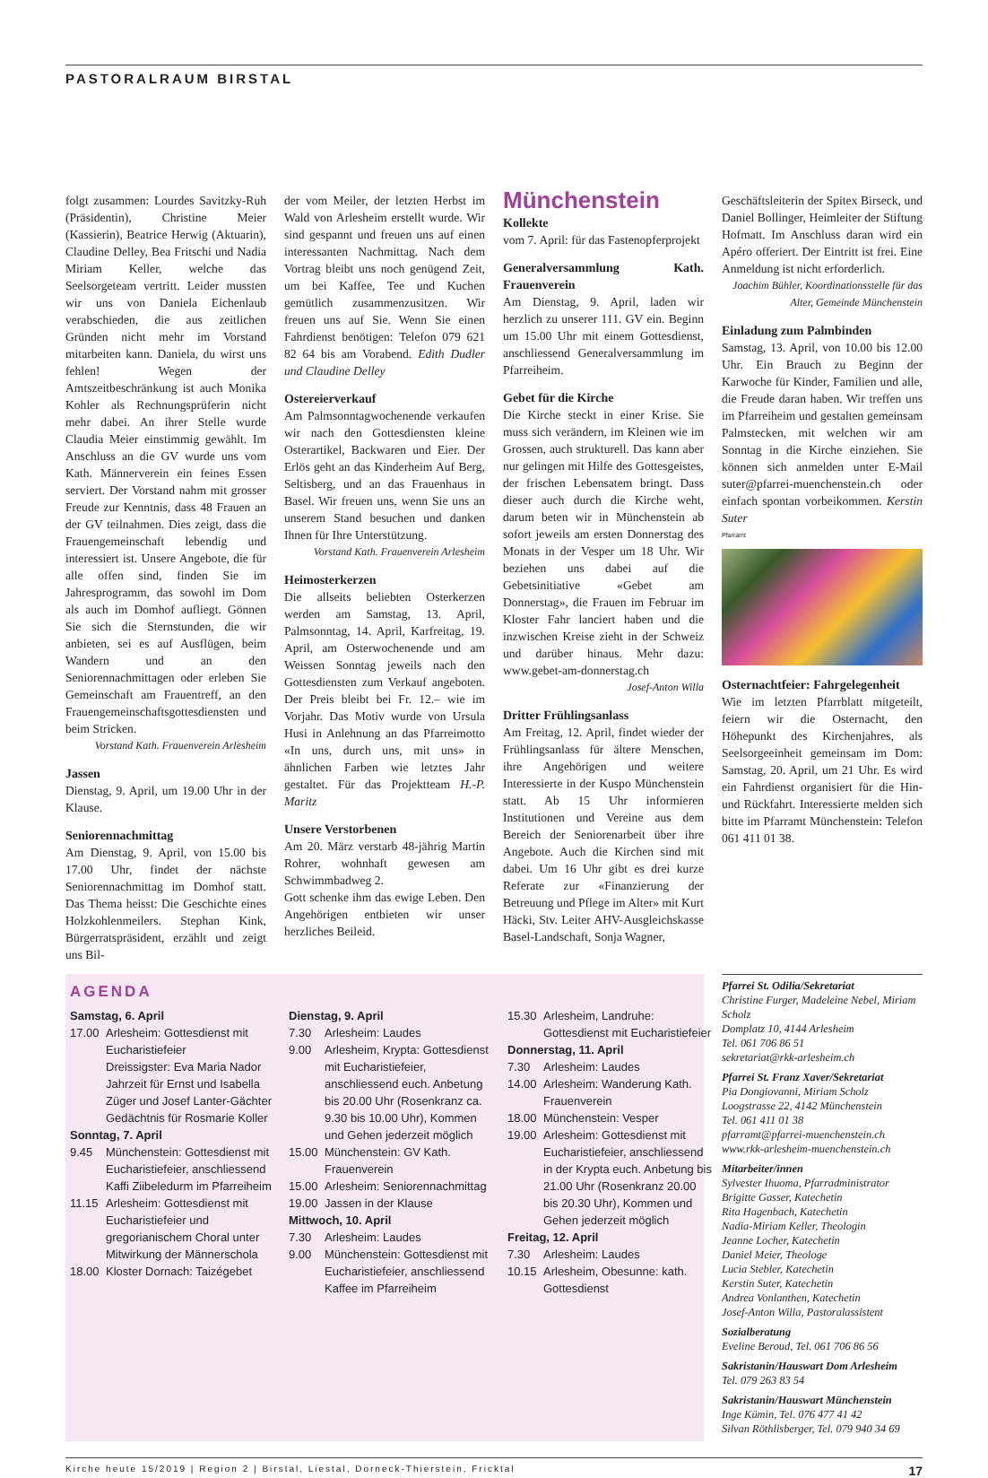PASTORALRAUM BIRSTAL
folgt zusammen: Lourdes Savitzky-Ruh (Präsidentin), Christine Meier (Kassierin), Beatrice Herwig (Aktuarin), Claudine Delley, Bea Fritschi und Nadia Miriam Keller, welche das Seelsorgeteam vertritt. Leider mussten wir uns von Daniela Eichenlaub verabschieden, die aus zeitlichen Gründen nicht mehr im Vorstand mitarbeiten kann. Daniela, du wirst uns fehlen! Wegen der Amtszeitbeschränkung ist auch Monika Kohler als Rechnungsprüferin nicht mehr dabei. An ihrer Stelle wurde Claudia Meier einstimmig gewählt. Im Anschluss an die GV wurde uns vom Kath. Männerverein ein feines Essen serviert. Der Vorstand nahm mit grosser Freude zur Kenntnis, dass 48 Frauen an der GV teilnahmen. Dies zeigt, dass die Frauengemeinschaft lebendig und interessiert ist. Unsere Angebote, die für alle offen sind, finden Sie im Jahresprogramm, das sowohl im Dom als auch im Domhof aufliegt. Gönnen Sie sich die Sternstunden, die wir anbieten, sei es auf Ausflügen, beim Wandern und an den Seniorennachmittagen oder erleben Sie Gemeinschaft am Frauentreff, an den Frauengemeinschaftsgottesdiensten und beim Stricken.
Vorstand Kath. Frauenverein Arlesheim
Jassen
Dienstag, 9. April, um 19.00 Uhr in der Klause.
Seniorennachmittag
Am Dienstag, 9. April, von 15.00 bis 17.00 Uhr, findet der nächste Seniorennachmittag im Domhof statt. Das Thema heisst: Die Geschichte eines Holzkohlenmeilers. Stephan Kink, Bürgerratspräsident, erzählt und zeigt uns Bil-
der vom Meiler, der letzten Herbst im Wald von Arlesheim erstellt wurde. Wir sind gespannt und freuen uns auf einen interessanten Nachmittag. Nach dem Vortrag bleibt uns noch genügend Zeit, um bei Kaffee, Tee und Kuchen gemütlich zusammenzusitzen. Wir freuen uns auf Sie. Wenn Sie einen Fahrdienst benötigen: Telefon 079 621 82 64 bis am Vorabend. Edith Dudler und Claudine Delley
Ostereierverkauf
Am Palmsonntagwochenende verkaufen wir nach den Gottesdiensten kleine Osterartikel, Backwaren und Eier. Der Erlös geht an das Kinderheim Auf Berg, Seltisberg, und an das Frauenhaus in Basel. Wir freuen uns, wenn Sie uns an unserem Stand besuchen und danken Ihnen für Ihre Unterstützung.
Vorstand Kath. Frauenverein Arlesheim
Heimosterkerzen
Die allseits beliebten Osterkerzen werden am Samstag, 13. April, Palmsonntag, 14. April, Karfreitag, 19. April, am Osterwochenende und am Weissen Sonntag jeweils nach den Gottesdiensten zum Verkauf angeboten. Der Preis bleibt bei Fr. 12.– wie im Vorjahr. Das Motiv wurde von Ursula Husi in Anlehnung an das Pfarreimotto «In uns, durch uns, mit uns» in ähnlichen Farben wie letztes Jahr gestaltet. Für das Projektteam H.-P. Maritz
Unsere Verstorbenen
Am 20. März verstarb 48-jährig Martin Rohrer, wohnhaft gewesen am Schwimmbadweg 2.
Gott schenke ihm das ewige Leben. Den Angehörigen entbieten wir unser herzliches Beileid.
Münchenstein
Kollekte
vom 7. April: für das Fastenopferprojekt
Generalversammlung Kath. Frauenverein
Am Dienstag, 9. April, laden wir herzlich zu unserer 111. GV ein. Beginn um 15.00 Uhr mit einem Gottesdienst, anschliessend Generalversammlung im Pfarreiheim.
Gebet für die Kirche
Die Kirche steckt in einer Krise. Sie muss sich verändern, im Kleinen wie im Grossen, auch strukturell. Das kann aber nur gelingen mit Hilfe des Gottesgeistes, der frischen Lebensatem bringt. Dass dieser auch durch die Kirche weht, darum beten wir in Münchenstein ab sofort jeweils am ersten Donnerstag des Monats in der Vesper um 18 Uhr. Wir beziehen uns dabei auf die Gebetsinitiative «Gebet am Donnerstag», die Frauen im Februar im Kloster Fahr lanciert haben und die inzwischen Kreise zieht in der Schweiz und darüber hinaus. Mehr dazu: www.gebet-am-donnerstag.ch
Josef-Anton Willa
Dritter Frühlingsanlass
Am Freitag, 12. April, findet wieder der Frühlingsanlass für ältere Menschen, ihre Angehörigen und weitere Interessierte in der Kuspo Münchenstein statt. Ab 15 Uhr informieren Institutionen und Vereine aus dem Bereich der Seniorenarbeit über ihre Angebote. Auch die Kirchen sind mit dabei. Um 16 Uhr gibt es drei kurze Referate zur «Finanzierung der Betreuung und Pflege im Alter» mit Kurt Häcki, Stv. Leiter AHV-Ausgleichskasse Basel-Landschaft, Sonja Wagner,
Geschäftsleiterin der Spitex Birseck, und Daniel Bollinger, Heimleiter der Stiftung Hofmatt. Im Anschluss daran wird ein Apéro offeriert. Der Eintritt ist frei. Eine Anmeldung ist nicht erforderlich.
Joachim Bühler, Koordinationsstelle für das Alter, Gemeinde Münchenstein
Einladung zum Palmbinden
Samstag, 13. April, von 10.00 bis 12.00 Uhr. Ein Brauch zu Beginn der Karwoche für Kinder, Familien und alle, die Freude daran haben. Wir treffen uns im Pfarreiheim und gestalten gemeinsam Palmstecken, mit welchen wir am Sonntag in die Kirche einziehen. Sie können sich anmelden unter E-Mail suter@pfarrei-muenchenstein.ch oder einfach spontan vorbeikommen. Kerstin Suter
Pfarramt
Osternachtfeier: Fahrgelegenheit
Wie im letzten Pfarrblatt mitgeteilt, feiern wir die Osternacht, den Höhepunkt des Kirchenjahres, als Seelsorgeeinheit gemeinsam im Dom: Samstag, 20. April, um 21 Uhr. Es wird ein Fahrdienst organisiert für die Hin- und Rückfahrt. Interessierte melden sich bitte im Pfarramt Münchenstein: Telefon 061 411 01 38.
AGENDA
Samstag, 6. April
17.00 Arlesheim: Gottesdienst mit Eucharistiefeier
Dreissigster: Eva Maria Nador
Jahrzeit für Ernst und Isabella Züger und Josef Lanter-Gächter
Gedächtnis für Rosmarie Koller
Sonntag, 7. April
9.45 Münchenstein: Gottesdienst mit Eucharistiefeier, anschliessend Kaffi Ziibeledurm im Pfarreiheim
11.15 Arlesheim: Gottesdienst mit Eucharistiefeier und gregorianischem Choral unter Mitwirkung der Männerschola
18.00 Kloster Dornach: Taizégebet
Dienstag, 9. April
7.30 Arlesheim: Laudes
9.00 Arlesheim, Krypta: Gottesdienst mit Eucharistiefeier, anschliessend euch. Anbetung bis 20.00 Uhr (Rosenkranz ca. 9.30 bis 10.00 Uhr), Kommen und Gehen jederzeit möglich
15.00 Münchenstein: GV Kath. Frauenverein
15.00 Arlesheim: Seniorennachmittag
19.00 Jassen in der Klause
Mittwoch, 10. April
7.30 Arlesheim: Laudes
9.00 Münchenstein: Gottesdienst mit Eucharistiefeier, anschliessend Kaffee im Pfarreiheim
15.30 Arlesheim, Landruhe: Gottesdienst mit Eucharistiefeier
Donnerstag, 11. April
7.30 Arlesheim: Laudes
14.00 Arlesheim: Wanderung Kath. Frauenverein
18.00 Münchenstein: Vesper
19.00 Arlesheim: Gottesdienst mit Eucharistiefeier, anschliessend in der Krypta euch. Anbetung bis 21.00 Uhr (Rosenkranz 20.00 bis 20.30 Uhr), Kommen und Gehen jederzeit möglich
Freitag, 12. April
7.30 Arlesheim: Laudes
10.15 Arlesheim, Obesunne: kath. Gottesdienst
Pfarrei St. Odilia/Sekretariat
Christine Furger, Madeleine Nebel, Miriam Scholz
Domplatz 10, 4144 Arlesheim
Tel. 061 706 86 51
sekretariat@rkk-arlesheim.ch
Pfarrei St. Franz Xaver/Sekretariat
Pia Dongiovanni, Miriam Scholz
Loogstrasse 22, 4142 Münchenstein
Tel. 061 411 01 38
pfarramt@pfarrei-muenchenstein.ch
www.rkk-arlesheim-muenchenstein.ch
Mitarbeiter/innen
Sylvester Ihuoma, Pfarradministrator
Brigitte Gasser, Katechetin
Rita Hagenbach, Katechetin
Nadia-Miriam Keller, Theologin
Jeanne Locher, Katechetin
Daniel Meier, Theologe
Lucia Stebler, Katechetin
Kerstin Suter, Katechetin
Andrea Vonlanthen, Katechetin
Josef-Anton Willa, Pastoralassistent
Sozialberatung
Eveline Beroud, Tel. 061 706 86 56
Sakristanin/Hauswart Dom Arlesheim
Tel. 079 263 83 54
Sakristanin/Hauswart Münchenstein
Inge Kümin, Tel. 076 477 41 42
Silvan Röthlisberger, Tel. 079 940 34 69
Kirche heute 15/2019 | Region 2 | Birstal, Liestal, Dorneck-Thierstein, Fricktal 17